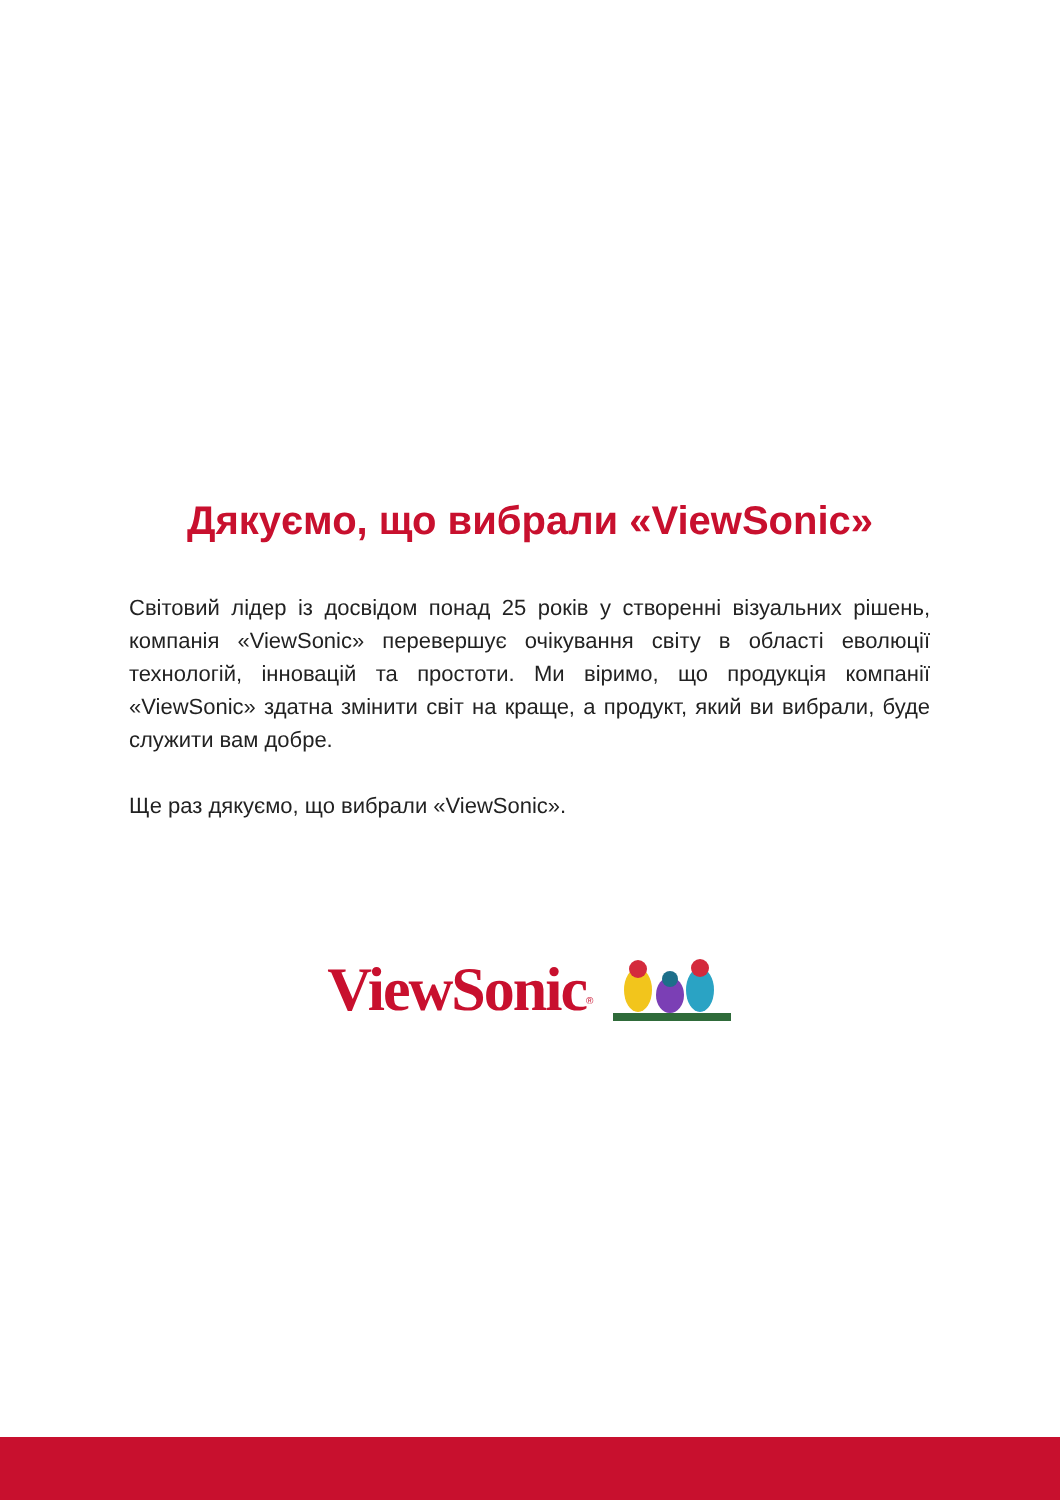Дякуємо, що вибрали «ViewSonic»
Світовий лідер із досвідом понад 25 років у створенні візуальних рішень, компанія «ViewSonic» перевершує очікування світу в області еволюції технологій, інновацій та простоти. Ми віримо, що продукція компанії «ViewSonic» здатна змінити світ на краще, а продукт, який ви вибрали, буде служити вам добре.
Ще раз дякуємо, що вибрали «ViewSonic».
ViewSonic<sup>®</sup>